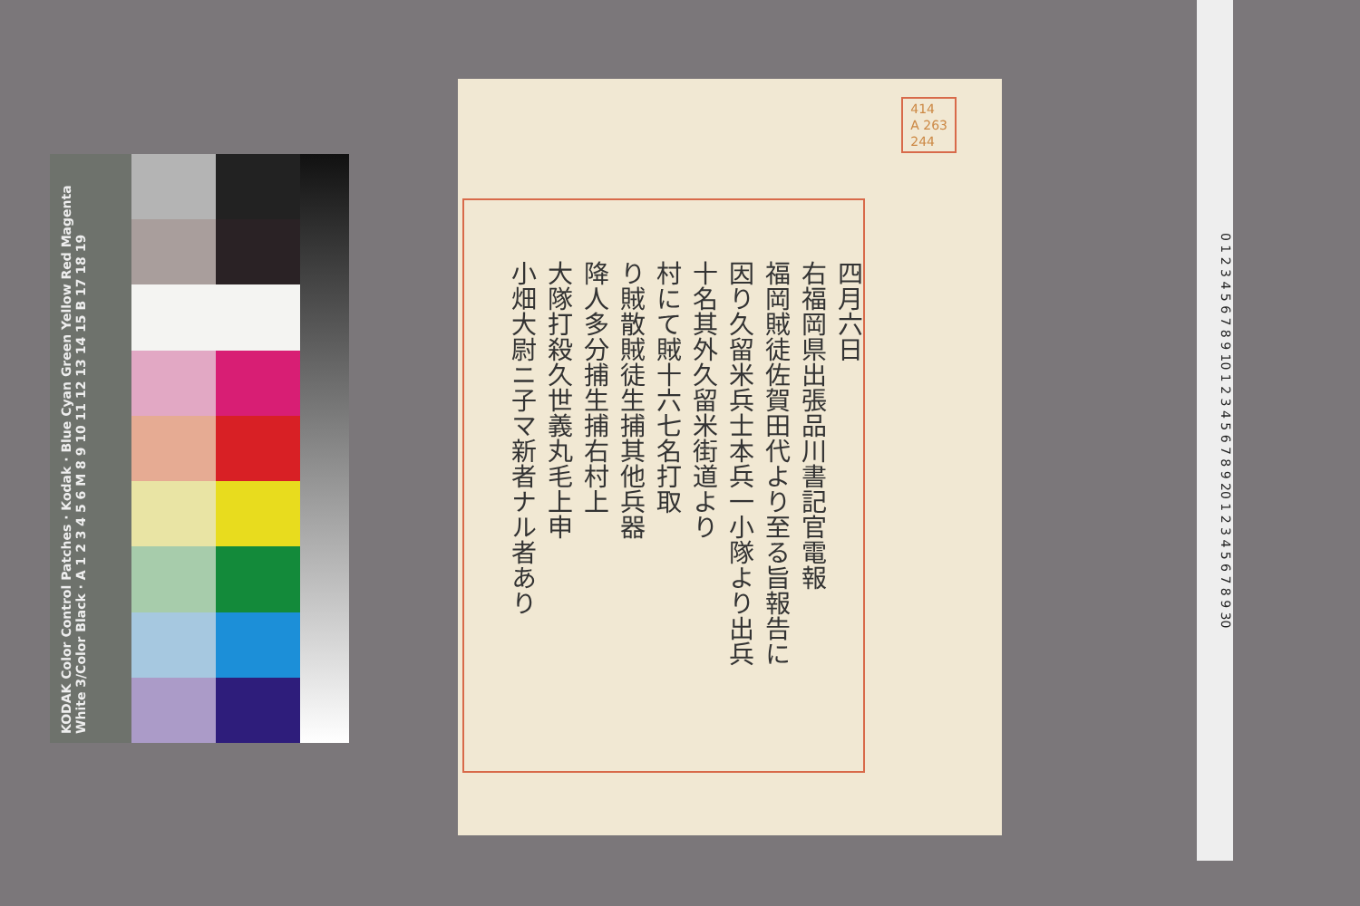KODAK Color Control Patches · Kodak · Blue Cyan Green Yellow Red Magenta White 3/Color Black · A 1 2 3 4 5 6 M 8 9 10 11 12 13 14 15 B 17 18 19
414
A 263
244
四月六日
右福岡県出張品川書記官電報
福岡賊徒佐賀田代より至る旨報告に
因り久留米兵士本兵一小隊より出兵
十名其外久留米街道より
村にて賊十六七名打取
り賊散賊徒生捕其他兵器
降人多分捕生捕右村上
大隊打殺久世義丸毛上申
小畑大尉ニ子マ新者ナル者あり
0 1 2 3 4 5 6 7 8 9 10 1 2 3 4 5 6 7 8 9 20 1 2 3 4 5 6 7 8 9 30